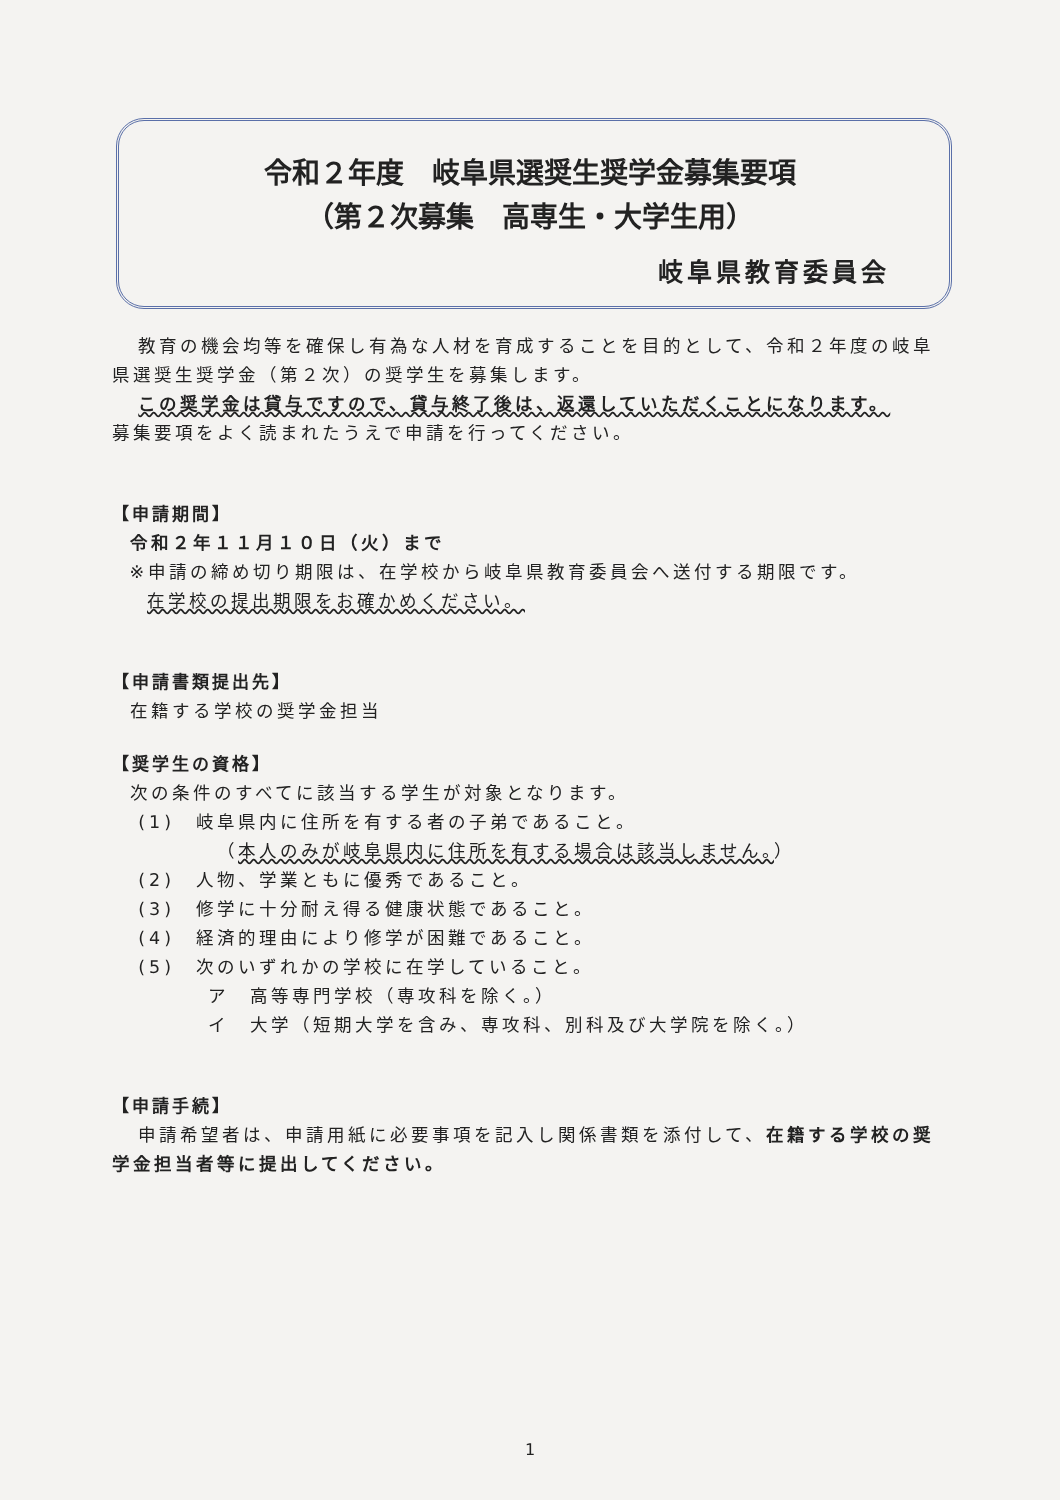令和２年度　岐阜県選奨生奨学金募集要項
（第２次募集　高専生・大学生用）
岐阜県教育委員会
教育の機会均等を確保し有為な人材を育成することを目的として、令和２年度の岐阜県選奨生奨学金（第２次）の奨学生を募集します。
この奨学金は貸与ですので、貸与終了後は、返還していただくことになります。
募集要項をよく読まれたうえで申請を行ってください。
【申請期間】
令和２年１１月１０日（火）まで
※申請の締め切り期限は、在学校から岐阜県教育委員会へ送付する期限です。
在学校の提出期限をお確かめください。
【申請書類提出先】
在籍する学校の奨学金担当
【奨学生の資格】
次の条件のすべてに該当する学生が対象となります。
(1)　岐阜県内に住所を有する者の子弟であること。
（本人のみが岐阜県内に住所を有する場合は該当しません。）
(2)　人物、学業ともに優秀であること。
(3)　修学に十分耐え得る健康状態であること。
(4)　経済的理由により修学が困難であること。
(5)　次のいずれかの学校に在学していること。
ア　高等専門学校（専攻科を除く。）
イ　大学（短期大学を含み、専攻科、別科及び大学院を除く。）
【申請手続】
申請希望者は、申請用紙に必要事項を記入し関係書類を添付して、在籍する学校の奨学金担当者等に提出してください。
1